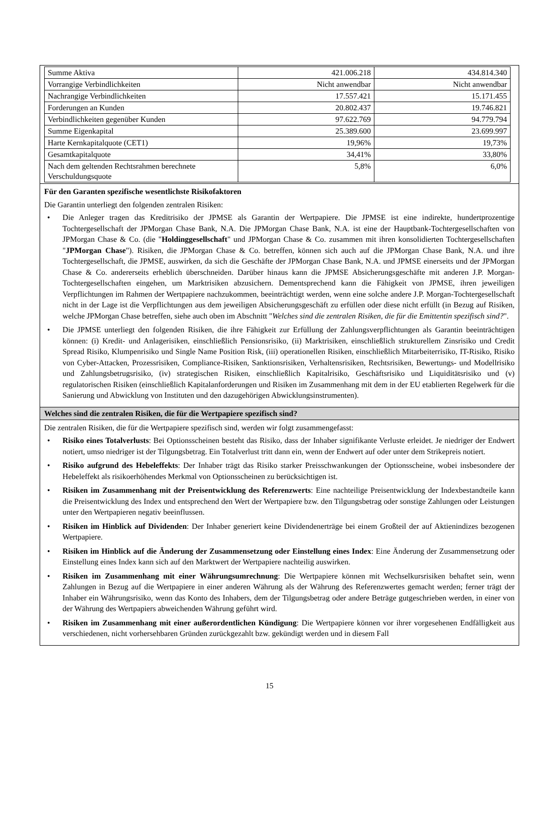| Summe Aktiva | 421.006.218 | 434.814.340 |
| Vorrangige Verbindlichkeiten | Nicht anwendbar | Nicht anwendbar |
| Nachrangige Verbindlichkeiten | 17.557.421 | 15.171.455 |
| Forderungen an Kunden | 20.802.437 | 19.746.821 |
| Verbindlichkeiten gegenüber Kunden | 97.622.769 | 94.779.794 |
| Summe Eigenkapital | 25.389.600 | 23.699.997 |
| Harte Kernkapitalquote (CET1) | 19,96% | 19,73% |
| Gesamtkapitalquote | 34,41% | 33,80% |
| Nach dem geltenden Rechtsrahmen berechnete Verschuldungsquote | 5,8% | 6,0% |
Für den Garanten spezifische wesentlichste Risikofaktoren
Die Garantin unterliegt den folgenden zentralen Risiken:
• Die Anleger tragen das Kreditrisiko der JPMSE als Garantin der Wertpapiere. Die JPMSE ist eine indirekte, hundertprozentige Tochtergesellschaft der JPMorgan Chase Bank, N.A. Die JPMorgan Chase Bank, N.A. ist eine der Hauptbank-Tochtergesellschaften von JPMorgan Chase & Co. (die "Holdinggesellschaft" und JPMorgan Chase & Co. zusammen mit ihren konsolidierten Tochtergesellschaften "JPMorgan Chase"). Risiken, die JPMorgan Chase & Co. betreffen, können sich auch auf die JPMorgan Chase Bank, N.A. und ihre Tochtergesellschaft, die JPMSE, auswirken, da sich die Geschäfte der JPMorgan Chase Bank, N.A. und JPMSE einerseits und der JPMorgan Chase & Co. andererseits erheblich überschneiden. Darüber hinaus kann die JPMSE Absicherungsgeschäfte mit anderen J.P. Morgan-Tochtergesellschaften eingehen, um Marktrisiken abzusichern. Dementsprechend kann die Fähigkeit von JPMSE, ihren jeweiligen Verpflichtungen im Rahmen der Wertpapiere nachzukommen, beeinträchtigt werden, wenn eine solche andere J.P. Morgan-Tochtergesellschaft nicht in der Lage ist die Verpflichtungen aus dem jeweiligen Absicherungsgeschäft zu erfüllen oder diese nicht erfüllt (in Bezug auf Risiken, welche JPMorgan Chase betreffen, siehe auch oben im Abschnitt "Welches sind die zentralen Risiken, die für die Emittentin spezifisch sind?".
• Die JPMSE unterliegt den folgenden Risiken, die ihre Fähigkeit zur Erfüllung der Zahlungsverpflichtungen als Garantin beeinträchtigen können: (i) Kredit- und Anlagerisiken, einschließlich Pensionsrisiko, (ii) Marktrisiken, einschließlich strukturellem Zinsrisiko und Credit Spread Risiko, Klumpenrisiko und Single Name Position Risk, (iii) operationellen Risiken, einschließlich Mitarbeiterrisiko, IT-Risiko, Risiko von Cyber-Attacken, Prozessrisiken, Compliance-Risiken, Sanktionsrisiken, Verhaltensrisiken, Rechtsrisiken, Bewertungs- und Modellrisiko und Zahlungsbetrugsrisiko, (iv) strategischen Risiken, einschließlich Kapitalrisiko, Geschäftsrisiko und Liquiditätsrisiko und (v) regulatorischen Risiken (einschließlich Kapitalanforderungen und Risiken im Zusammenhang mit dem in der EU etablierten Regelwerk für die Sanierung und Abwicklung von Instituten und den dazugehörigen Abwicklungsinstrumenten).
Welches sind die zentralen Risiken, die für die Wertpapiere spezifisch sind?
Die zentralen Risiken, die für die Wertpapiere spezifisch sind, werden wir folgt zusammengefasst:
• Risiko eines Totalverlusts: Bei Optionsscheinen besteht das Risiko, dass der Inhaber signifikante Verluste erleidet. Je niedriger der Endwert notiert, umso niedriger ist der Tilgungsbetrag. Ein Totalverlust tritt dann ein, wenn der Endwert auf oder unter dem Strikepreis notiert.
• Risiko aufgrund des Hebeleffekts: Der Inhaber trägt das Risiko starker Preisschwankungen der Optionsscheine, wobei insbesondere der Hebeleffekt als risikoerhöhendes Merkmal von Optionsscheinen zu berücksichtigen ist.
• Risiken im Zusammenhang mit der Preisentwicklung des Referenzwerts: Eine nachteilige Preisentwicklung der Indexbestandteile kann die Preisentwicklung des Index und entsprechend den Wert der Wertpapiere bzw. den Tilgungsbetrag oder sonstige Zahlungen oder Leistungen unter den Wertpapieren negativ beeinflussen.
• Risiken im Hinblick auf Dividenden: Der Inhaber generiert keine Dividendenerträge bei einem Großteil der auf Aktienindizes bezogenen Wertpapiere.
• Risiken im Hinblick auf die Änderung der Zusammensetzung oder Einstellung eines Index: Eine Änderung der Zusammensetzung oder Einstellung eines Index kann sich auf den Marktwert der Wertpapiere nachteilig auswirken.
• Risiken im Zusammenhang mit einer Währungsumrechnung: Die Wertpapiere können mit Wechselkursrisiken behaftet sein, wenn Zahlungen in Bezug auf die Wertpapiere in einer anderen Währung als der Währung des Referenzwertes gemacht werden; ferner trägt der Inhaber ein Währungsrisiko, wenn das Konto des Inhabers, dem der Tilgungsbetrag oder andere Beträge gutgeschrieben werden, in einer von der Währung des Wertpapiers abweichenden Währung geführt wird.
• Risiken im Zusammenhang mit einer außerordentlichen Kündigung: Die Wertpapiere können vor ihrer vorgesehenen Endfälligkeit aus verschiedenen, nicht vorhersehbaren Gründen zurückgezahlt bzw. gekündigt werden und in diesem Fall
15